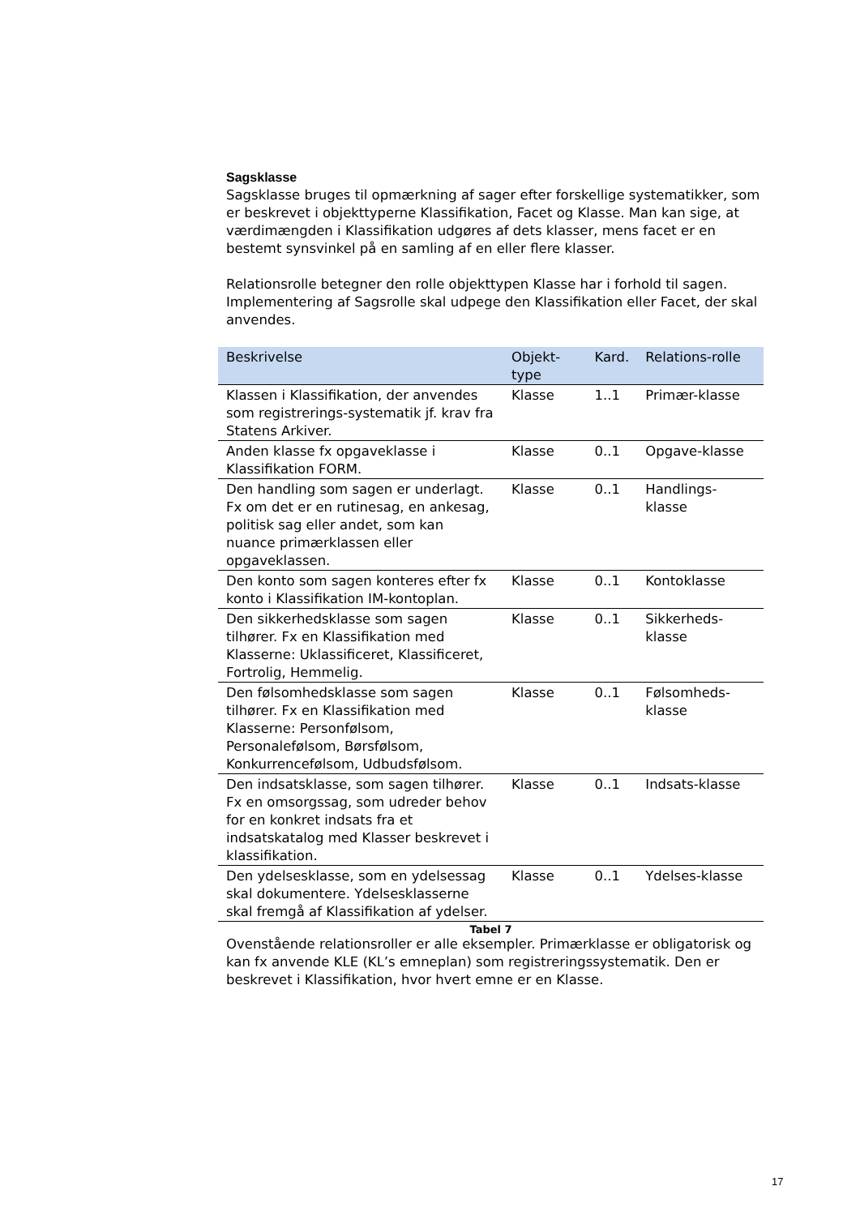Sagsklasse
Sagsklasse bruges til opmærkning af sager efter forskellige systematikker, som er beskrevet i objekttyperne Klassifikation, Facet og Klasse. Man kan sige, at værdimængden i Klassifikation udgøres af dets klasser, mens facet er en bestemt synsvinkel på en samling af en eller flere klasser.
Relationsrolle betegner den rolle objekttypen Klasse har i forhold til sagen. Implementering af Sagsrolle skal udpege den Klassifikation eller Facet, der skal anvendes.
| Beskrivelse | Objekt-type | Kard. | Relations-rolle |
| --- | --- | --- | --- |
| Klassen i Klassifikation, der anvendes som registrerings-systematik jf. krav fra Statens Arkiver. | Klasse | 1..1 | Primær-klasse |
| Anden klasse fx opgaveklasse i Klassifikation FORM. | Klasse | 0..1 | Opgave-klasse |
| Den handling som sagen er underlagt. Fx om det er en rutinesag, en ankesag, politisk sag eller andet, som kan nuance primærklassen eller opgaveklassen. | Klasse | 0..1 | Handlings-klasse |
| Den konto som sagen konteres efter fx konto i Klassifikation IM-kontoplan. | Klasse | 0..1 | Kontoklasse |
| Den sikkerhedsklasse som sagen tilhører. Fx en Klassifikation med Klasserne: Uklassificeret, Klassificeret, Fortrolig, Hemmelig. | Klasse | 0..1 | Sikkerheds-klasse |
| Den følsomhedsklasse som sagen tilhører. Fx en Klassifikation med Klasserne: Personfølsom, Personalefølsom, Børsfølsom, Konkurrencefølsom, Udbudsfølsom. | Klasse | 0..1 | Følsomheds-klasse |
| Den indsatsklasse, som sagen tilhører. Fx en omsorgssag, som udreder behov for en konkret indsats fra et indsatskatalog med Klasser beskrevet i klassifikation. | Klasse | 0..1 | Indsats-klasse |
| Den ydelsesklasse, som en ydelsessag skal dokumentere. Ydelsesklasserne skal fremgå af Klassifikation af ydelser. | Klasse | 0..1 | Ydelses-klasse |
Tabel 7
Ovenstående relationsroller er alle eksempler. Primærklasse er obligatorisk og kan fx anvende KLE (KL’s emneplan) som registreringssystematik. Den er beskrevet i Klassifikation, hvor hvert emne er en Klasse.
17